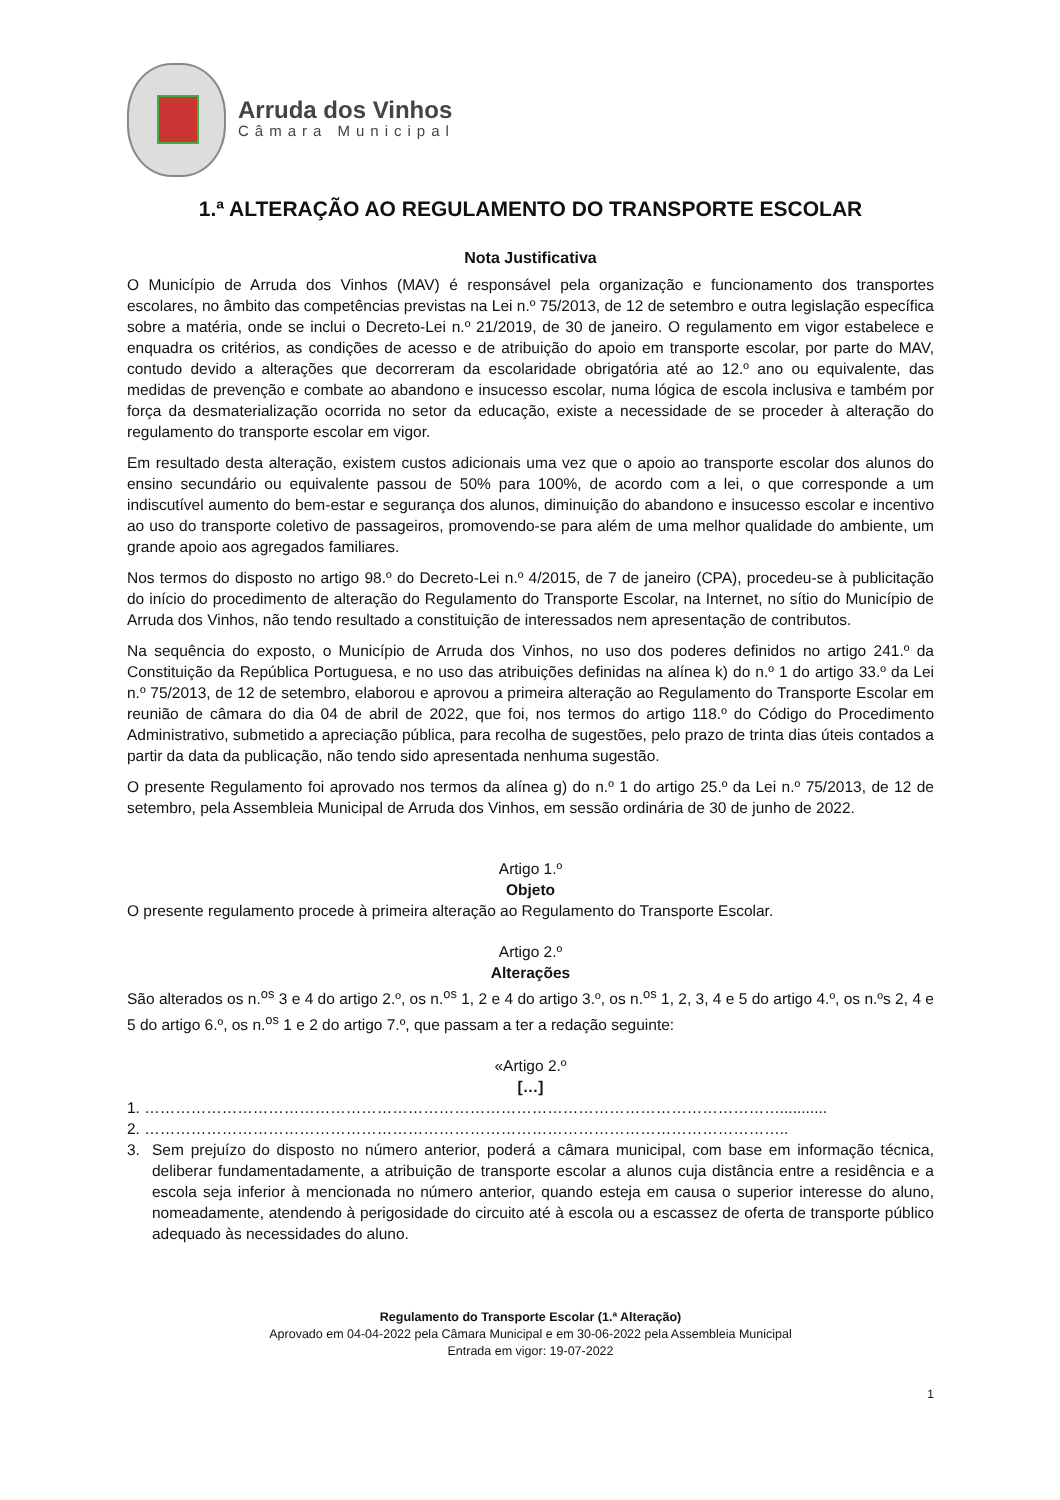Arruda dos Vinhos
Câmara Municipal
1.ª ALTERAÇÃO AO REGULAMENTO DO TRANSPORTE ESCOLAR
Nota Justificativa
O Município de Arruda dos Vinhos (MAV) é responsável pela organização e funcionamento dos transportes escolares, no âmbito das competências previstas na Lei n.º 75/2013, de 12 de setembro e outra legislação específica sobre a matéria, onde se inclui o Decreto-Lei n.º 21/2019, de 30 de janeiro. O regulamento em vigor estabelece e enquadra os critérios, as condições de acesso e de atribuição do apoio em transporte escolar, por parte do MAV, contudo devido a alterações que decorreram da escolaridade obrigatória até ao 12.º ano ou equivalente, das medidas de prevenção e combate ao abandono e insucesso escolar, numa lógica de escola inclusiva e também por força da desmaterialização ocorrida no setor da educação, existe a necessidade de se proceder à alteração do regulamento do transporte escolar em vigor.
Em resultado desta alteração, existem custos adicionais uma vez que o apoio ao transporte escolar dos alunos do ensino secundário ou equivalente passou de 50% para 100%, de acordo com a lei, o que corresponde a um indiscutível aumento do bem-estar e segurança dos alunos, diminuição do abandono e insucesso escolar e incentivo ao uso do transporte coletivo de passageiros, promovendo-se para além de uma melhor qualidade do ambiente, um grande apoio aos agregados familiares.
Nos termos do disposto no artigo 98.º do Decreto-Lei n.º 4/2015, de 7 de janeiro (CPA), procedeu-se à publicitação do início do procedimento de alteração do Regulamento do Transporte Escolar, na Internet, no sítio do Município de Arruda dos Vinhos, não tendo resultado a constituição de interessados nem apresentação de contributos.
Na sequência do exposto, o Município de Arruda dos Vinhos, no uso dos poderes definidos no artigo 241.º da Constituição da República Portuguesa, e no uso das atribuições definidas na alínea k) do n.º 1 do artigo 33.º da Lei n.º 75/2013, de 12 de setembro, elaborou e aprovou a primeira alteração ao Regulamento do Transporte Escolar em reunião de câmara do dia 04 de abril de 2022, que foi, nos termos do artigo 118.º do Código do Procedimento Administrativo, submetido a apreciação pública, para recolha de sugestões, pelo prazo de trinta dias úteis contados a partir da data da publicação, não tendo sido apresentada nenhuma sugestão.
O presente Regulamento foi aprovado nos termos da alínea g) do n.º 1 do artigo 25.º da Lei n.º 75/2013, de 12 de setembro, pela Assembleia Municipal de Arruda dos Vinhos, em sessão ordinária de 30 de junho de 2022.
Artigo 1.º
Objeto
O presente regulamento procede à primeira alteração ao Regulamento do Transporte Escolar.
Artigo 2.º
Alterações
São alterados os n.<sup>os</sup> 3 e 4 do artigo 2.º, os n.<sup>os</sup> 1, 2 e 4 do artigo 3.º, os n.<sup>os</sup> 1, 2, 3, 4 e 5 do artigo 4.º, os n.ºs 2, 4 e 5 do artigo 6.º, os n.<sup>os</sup> 1 e 2 do artigo 7.º, que passam a ter a redação seguinte:
«Artigo 2.º
[…]
1. ……………………………………………………………………………………………………………...........
2. ……………………………………………………………………………………………………………..
3. Sem prejuízo do disposto no número anterior, poderá a câmara municipal, com base em informação técnica, deliberar fundamentadamente, a atribuição de transporte escolar a alunos cuja distância entre a residência e a escola seja inferior à mencionada no número anterior, quando esteja em causa o superior interesse do aluno, nomeadamente, atendendo à perigosidade do circuito até à escola ou a escassez de oferta de transporte público adequado às necessidades do aluno.
Regulamento do Transporte Escolar (1.ª Alteração)
Aprovado em 04-04-2022 pela Câmara Municipal e em 30-06-2022 pela Assembleia Municipal
Entrada em vigor: 19-07-2022
1